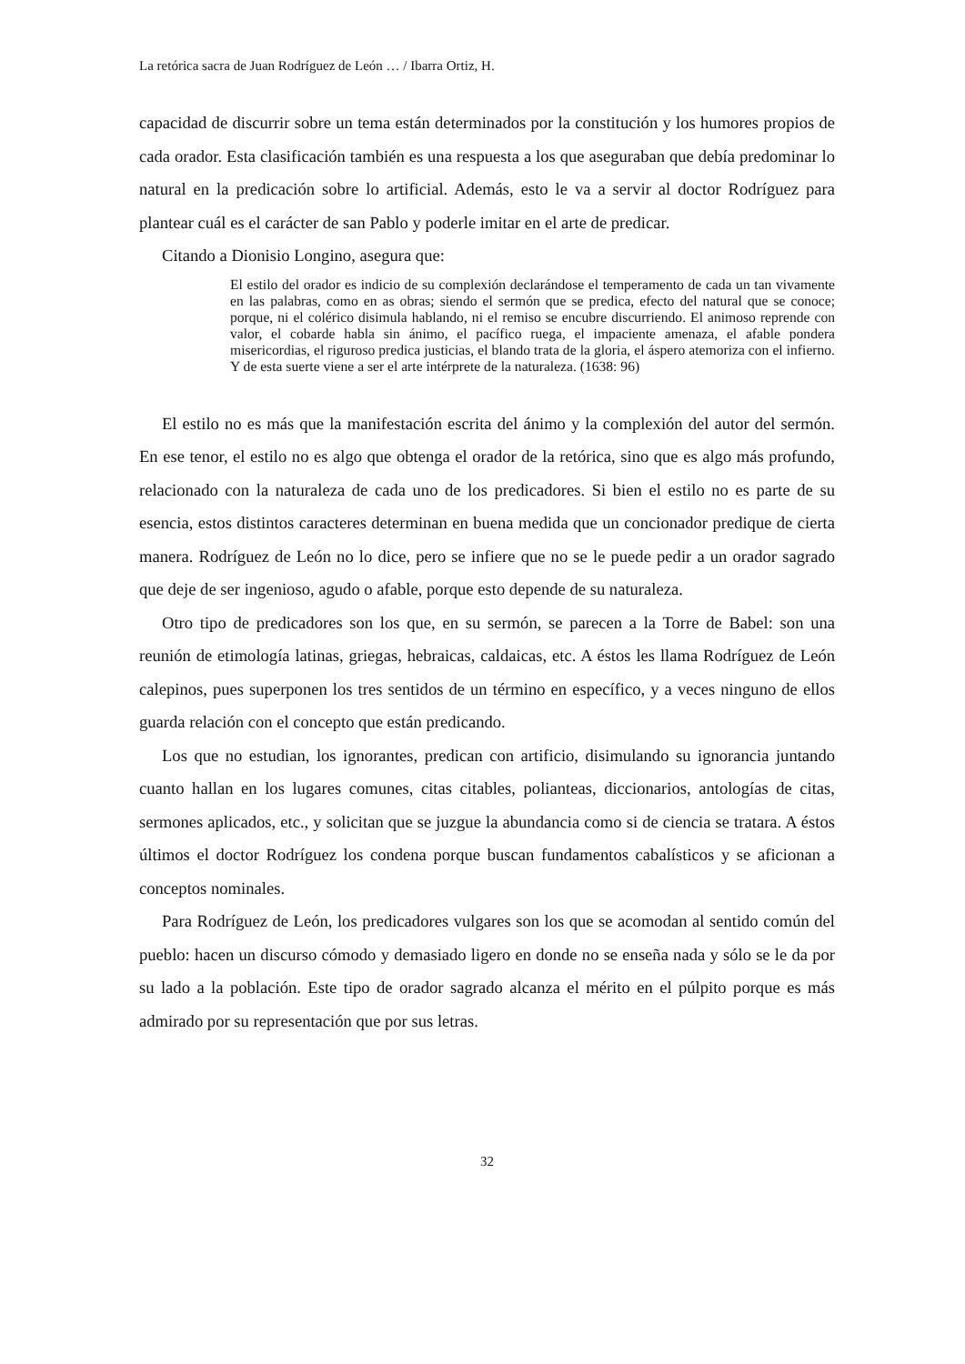La retórica sacra de Juan Rodríguez de León … / Ibarra Ortiz, H.
capacidad de discurrir sobre un tema están determinados por la constitución y los humores propios de cada orador. Esta clasificación también es una respuesta a los que aseguraban que debía predominar lo natural en la predicación sobre lo artificial. Además, esto le va a servir al doctor Rodríguez para plantear cuál es el carácter de san Pablo y poderle imitar en el arte de predicar.
Citando a Dionisio Longino, asegura que:
El estilo del orador es indicio de su complexión declarándose el temperamento de cada un tan vivamente en las palabras, como en as obras; siendo el sermón que se predica, efecto del natural que se conoce; porque, ni el colérico disimula hablando, ni el remiso se encubre discurriendo. El animoso reprende con valor, el cobarde habla sin ánimo, el pacífico ruega, el impaciente amenaza, el afable pondera misericordias, el riguroso predica justicias, el blando trata de la gloria, el áspero atemoriza con el infierno. Y de esta suerte viene a ser el arte intérprete de la naturaleza. (1638: 96)
El estilo no es más que la manifestación escrita del ánimo y la complexión del autor del sermón. En ese tenor, el estilo no es algo que obtenga el orador de la retórica, sino que es algo más profundo, relacionado con la naturaleza de cada uno de los predicadores. Si bien el estilo no es parte de su esencia, estos distintos caracteres determinan en buena medida que un concionador predique de cierta manera. Rodríguez de León no lo dice, pero se infiere que no se le puede pedir a un orador sagrado que deje de ser ingenioso, agudo o afable, porque esto depende de su naturaleza.
Otro tipo de predicadores son los que, en su sermón, se parecen a la Torre de Babel: son una reunión de etimología latinas, griegas, hebraicas, caldaicas, etc. A éstos les llama Rodríguez de León calepinos, pues superponen los tres sentidos de un término en específico, y a veces ninguno de ellos guarda relación con el concepto que están predicando.
Los que no estudian, los ignorantes, predican con artificio, disimulando su ignorancia juntando cuanto hallan en los lugares comunes, citas citables, polianteas, diccionarios, antologías de citas, sermones aplicados, etc., y solicitan que se juzgue la abundancia como si de ciencia se tratara. A éstos últimos el doctor Rodríguez los condena porque buscan fundamentos cabalísticos y se aficionan a conceptos nominales.
Para Rodríguez de León, los predicadores vulgares son los que se acomodan al sentido común del pueblo: hacen un discurso cómodo y demasiado ligero en donde no se enseña nada y sólo se le da por su lado a la población. Este tipo de orador sagrado alcanza el mérito en el púlpito porque es más admirado por su representación que por sus letras.
32